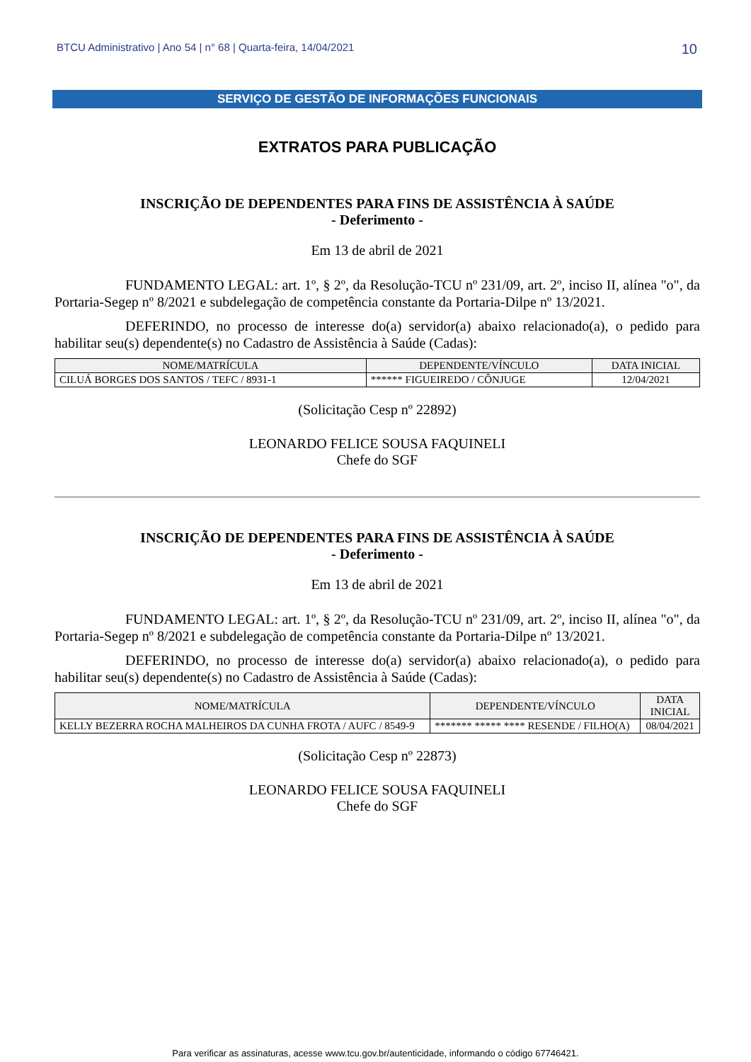BTCU Administrativo | Ano 54 | n° 68 | Quarta-feira, 14/04/2021 10
SERVIÇO DE GESTÃO DE INFORMAÇÕES FUNCIONAIS
EXTRATOS PARA PUBLICAÇÃO
INSCRIÇÃO DE DEPENDENTES PARA FINS DE ASSISTÊNCIA À SAÚDE
- Deferimento -
Em 13 de abril de 2021
FUNDAMENTO LEGAL: art. 1º, § 2º, da Resolução-TCU nº 231/09, art. 2º, inciso II, alínea "o", da Portaria-Segep nº 8/2021 e subdelegação de competência constante da Portaria-Dilpe nº 13/2021.
DEFERINDO, no processo de interesse do(a) servidor(a) abaixo relacionado(a), o pedido para habilitar seu(s) dependente(s) no Cadastro de Assistência à Saúde (Cadas):
| NOME/MATRÍCULA | DEPENDENTE/VÍNCULO | DATA INICIAL |
| --- | --- | --- |
| CILUÁ BORGES DOS SANTOS / TEFC / 8931-1 | ****** FIGUEIREDO / CÔNJUGE | 12/04/2021 |
(Solicitação Cesp nº 22892)
LEONARDO FELICE SOUSA FAQUINELI
Chefe do SGF
INSCRIÇÃO DE DEPENDENTES PARA FINS DE ASSISTÊNCIA À SAÚDE
- Deferimento -
Em 13 de abril de 2021
FUNDAMENTO LEGAL: art. 1º, § 2º, da Resolução-TCU nº 231/09, art. 2º, inciso II, alínea "o", da Portaria-Segep nº 8/2021 e subdelegação de competência constante da Portaria-Dilpe nº 13/2021.
DEFERINDO, no processo de interesse do(a) servidor(a) abaixo relacionado(a), o pedido para habilitar seu(s) dependente(s) no Cadastro de Assistência à Saúde (Cadas):
| NOME/MATRÍCULA | DEPENDENTE/VÍNCULO | DATA INICIAL |
| --- | --- | --- |
| KELLY BEZERRA ROCHA MALHEIROS DA CUNHA FROTA / AUFC / 8549-9 | ******* ***** **** RESENDE / FILHO(A) | 08/04/2021 |
(Solicitação Cesp nº 22873)
LEONARDO FELICE SOUSA FAQUINELI
Chefe do SGF
Para verificar as assinaturas, acesse www.tcu.gov.br/autenticidade, informando o código 67746421.